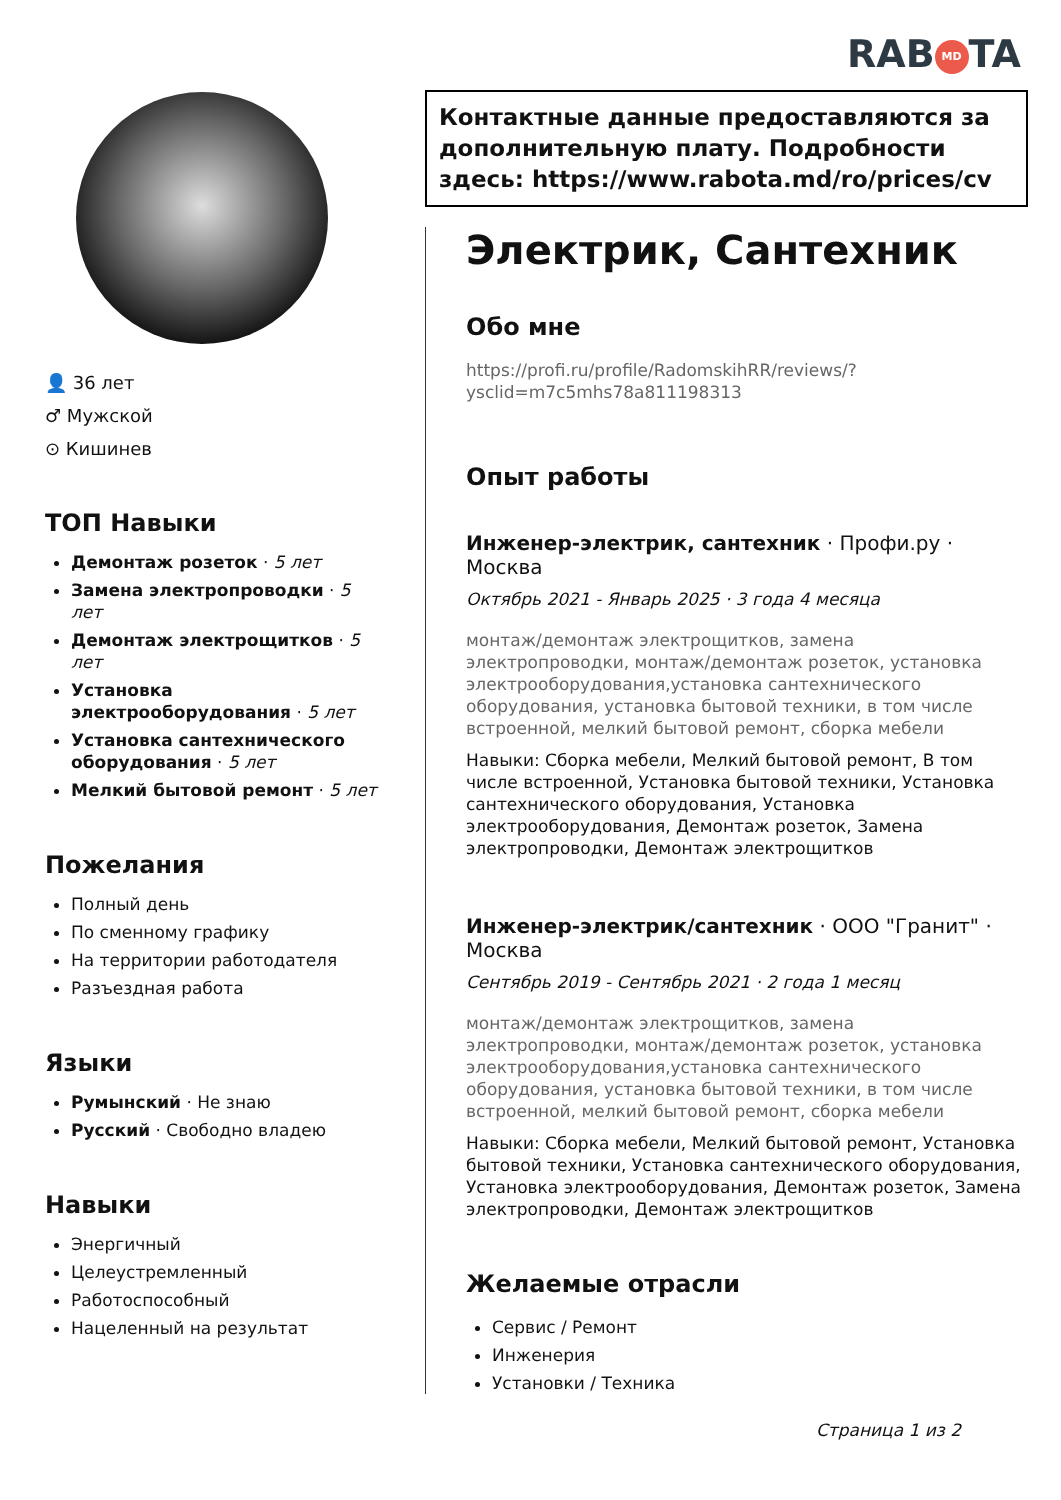RAB MD TA
👤 36 лет
♂ Мужской
⊙ Кишинев
ТОП Навыки
Демонтаж розеток · 5 лет
Замена электропроводки · 5 лет
Демонтаж электрощитков · 5 лет
Установка электрооборудования · 5 лет
Установка сантехнического оборудования · 5 лет
Мелкий бытовой ремонт · 5 лет
Пожелания
Полный день
По сменному графику
На территории работодателя
Разъездная работа
Языки
Румынский · Не знаю
Русский · Свободно владею
Навыки
Энергичный
Целеустремленный
Работоспособный
Нацеленный на результат
Контактные данные предоставляются за дополнительную плату. Подробности здесь: https://www.rabota.md/ro/prices/cv
Электрик, Сантехник
Обо мне
https://profi.ru/profile/RadomskihRR/reviews/?ysclid=m7c5mhs78a811198313
Опыт работы
Инженер-электрик, сантехник · Профи.ру · Москва
Октябрь 2021 - Январь 2025 · 3 года 4 месяца
монтаж/демонтаж электрощитков, замена электропроводки, монтаж/демонтаж розеток, установка электрооборудования,установка сантехнического оборудования, установка бытовой техники, в том числе встроенной, мелкий бытовой ремонт, сборка мебели
Навыки: Сборка мебели, Мелкий бытовой ремонт, В том числе встроенной, Установка бытовой техники, Установка сантехнического оборудования, Установка электрооборудования, Демонтаж розеток, Замена электропроводки, Демонтаж электрощитков
Инженер-электрик/сантехник · ООО "Гранит" · Москва
Сентябрь 2019 - Сентябрь 2021 · 2 года 1 месяц
монтаж/демонтаж электрощитков, замена электропроводки, монтаж/демонтаж розеток, установка электрооборудования,установка сантехнического оборудования, установка бытовой техники, в том числе встроенной, мелкий бытовой ремонт, сборка мебели
Навыки: Сборка мебели, Мелкий бытовой ремонт, Установка бытовой техники, Установка сантехнического оборудования, Установка электрооборудования, Демонтаж розеток, Замена электропроводки, Демонтаж электрощитков
Желаемые отрасли
Сервис / Ремонт
Инженерия
Установки / Техника
Страница 1 из 2